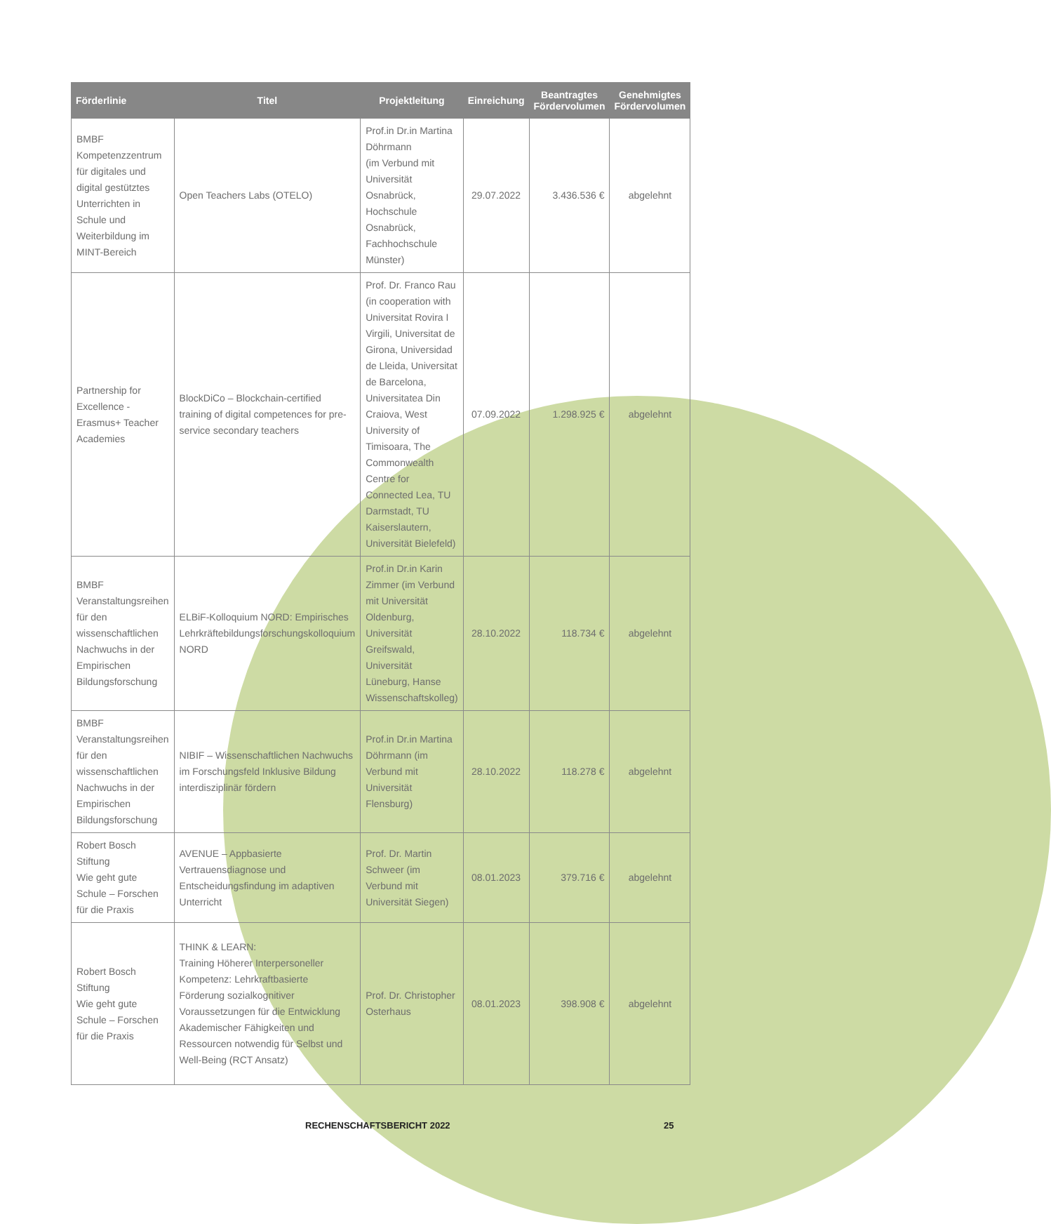| Förderlinie | Titel | Projektleitung | Einreichung | Beantragtes Fördervolumen | Genehmigtes Fördervolumen |
| --- | --- | --- | --- | --- | --- |
| BMBF Kompetenzzentrum für digitales und digital gestütztes Unterrichten in Schule und Weiterbildung im MINT-Bereich | Open Teachers Labs (OTELO) | Prof.in Dr.in Martina Döhrmann (im Verbund mit Universität Osnabrück, Hochschule Osnabrück, Fachhochschule Münster) | 29.07.2022 | 3.436.536 € | abgelehnt |
| Partnership for Excellence - Erasmus+ Teacher Academies | BlockDiCo – Blockchain-certified training of digital competences for pre-service secondary teachers | Prof. Dr. Franco Rau (in cooperation with Universitat Rovira I Virgili, Universitat de Girona, Universidad de Lleida, Universitat de Barcelona, Universitatea Din Craiova, West University of Timisoara, The Commonwealth Centre for Connected Lea, TU Darmstadt, TU Kaiserslautern, Universität Bielefeld) | 07.09.2022 | 1.298.925 € | abgelehnt |
| BMBF Veranstaltungsreihen für den wissenschaftlichen Nachwuchs in der Empirischen Bildungsforschung | ELBiF-Kolloquium NORD: Empirisches Lehrkräftebildungsforschungskolloquium NORD | Prof.in Dr.in Karin Zimmer (im Verbund mit Universität Oldenburg, Universität Greifswald, Universität Lüneburg, Hanse Wissenschaftskolleg) | 28.10.2022 | 118.734 € | abgelehnt |
| BMBF Veranstaltungsreihen für den wissenschaftlichen Nachwuchs in der Empirischen Bildungsforschung | NIBIF – Wissenschaftlichen Nachwuchs im Forschungsfeld Inklusive Bildung interdisziplinär fördern | Prof.in Dr.in Martina Döhrmann (im Verbund mit Universität Flensburg) | 28.10.2022 | 118.278 € | abgelehnt |
| Robert Bosch Stiftung Wie geht gute Schule – Forschen für die Praxis | AVENUE – Appbasierte Vertrauensdiagnose und Entscheidungsfindung im adaptiven Unterricht | Prof. Dr. Martin Schweer (im Verbund mit Universität Siegen) | 08.01.2023 | 379.716 € | abgelehnt |
| Robert Bosch Stiftung Wie geht gute Schule – Forschen für die Praxis | THINK & LEARN: Training Höherer Interpersoneller Kompetenz: Lehrkraftbasierte Förderung sozialkognitiver Voraussetzungen für die Entwicklung Akademischer Fähigkeiten und Ressourcen notwendig für Selbst und Well-Being (RCT Ansatz) | Prof. Dr. Christopher Osterhaus | 08.01.2023 | 398.908 € | abgelehnt |
RECHENSCHAFTSBERICHT 2022 25